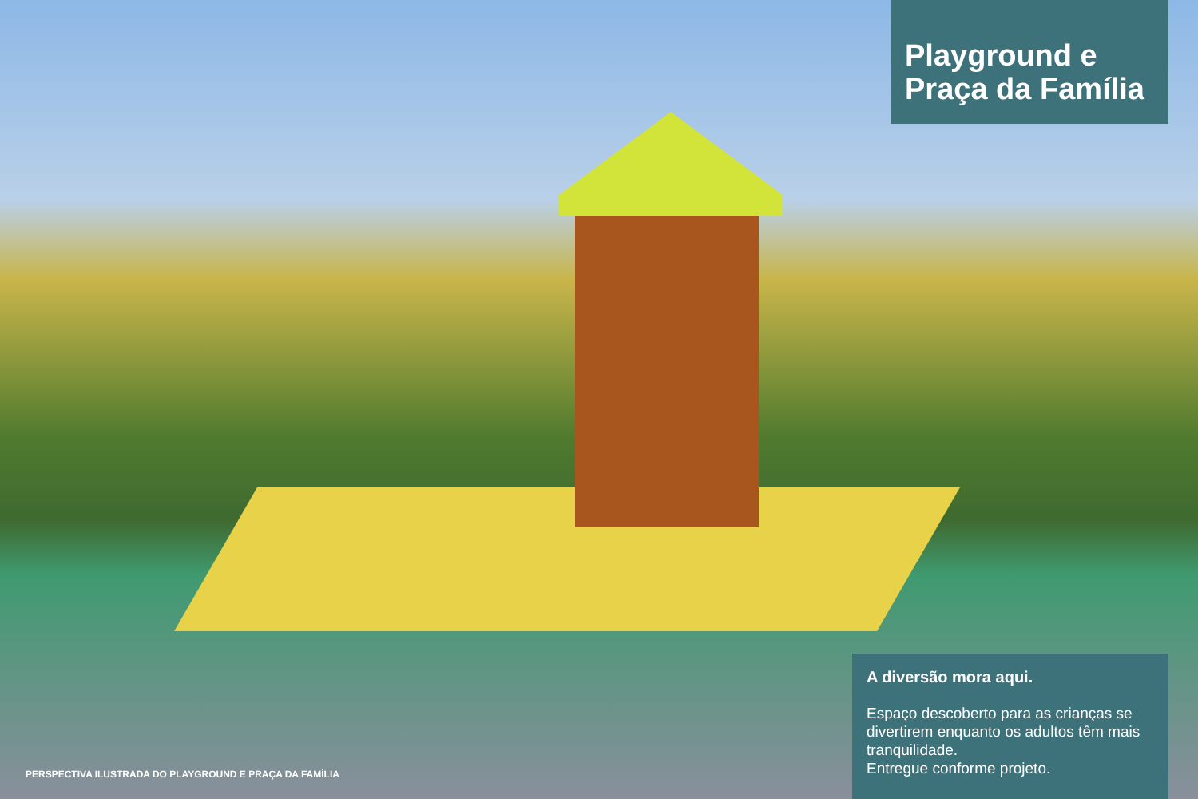Playground e
Praça da Família
PERSPECTIVA ILUSTRADA DO PLAYGROUND E PRAÇA DA FAMÍLIA
A diversão mora aqui.
Espaço descoberto para as crianças se divertirem enquanto os adultos têm mais tranquilidade.
Entregue conforme projeto.